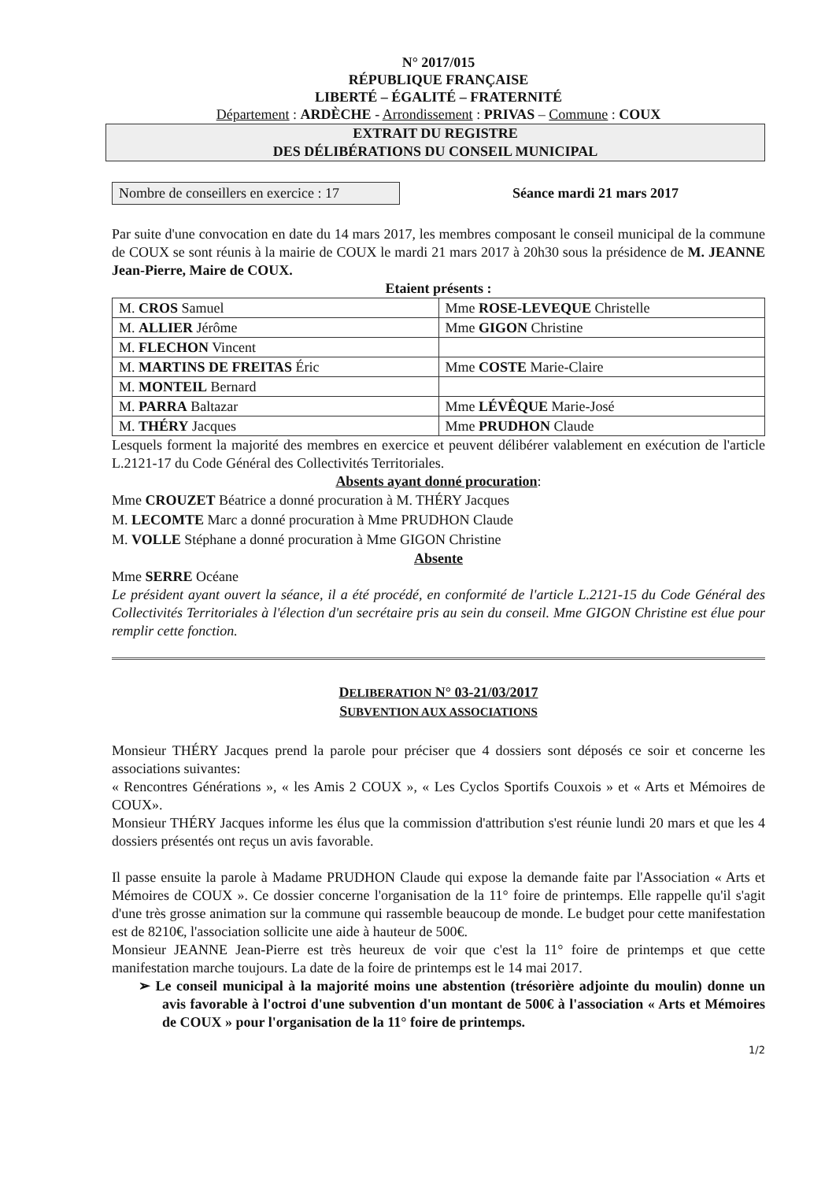N° 2017/015
RÉPUBLIQUE FRANÇAISE
LIBERTÉ – ÉGALITÉ – FRATERNITÉ
Département : ARDÈCHE - Arrondissement : PRIVAS – Commune : COUX
EXTRAIT DU REGISTRE
DES DÉLIBÉRATIONS DU CONSEIL MUNICIPAL
Nombre de conseillers en exercice : 17
Séance mardi 21 mars 2017
Par suite d'une convocation en date du 14 mars 2017, les membres composant le conseil municipal de la commune de COUX se sont réunis à la mairie de COUX le mardi 21 mars 2017 à 20h30 sous la présidence de M. JEANNE Jean-Pierre, Maire de COUX.
Etaient présents :
| M. CROS Samuel | Mme ROSE-LEVEQUE Christelle |
| M. ALLIER Jérôme | Mme GIGON Christine |
| M. FLECHON Vincent | |
| M. MARTINS DE FREITAS Éric | Mme COSTE Marie-Claire |
| M. MONTEIL Bernard | |
| M. PARRA Baltazar | Mme LÉVÊQUE Marie-José |
| M. THÉRY Jacques | Mme PRUDHON Claude |
Lesquels forment la majorité des membres en exercice et peuvent délibérer valablement en exécution de l'article L.2121-17 du Code Général des Collectivités Territoriales.
Absents ayant donné procuration:
Mme CROUZET Béatrice a donné procuration à M. THÉRY Jacques
M. LECOMTE Marc a donné procuration à Mme PRUDHON Claude
M. VOLLE Stéphane a donné procuration à Mme GIGON Christine
Absente
Mme SERRE Océane
Le président ayant ouvert la séance, il a été procédé, en conformité de l'article L.2121-15 du Code Général des Collectivités Territoriales à l'élection d'un secrétaire pris au sein du conseil. Mme GIGON Christine est élue pour remplir cette fonction.
DELIBERATION N° 03-21/03/2017
SUBVENTION AUX ASSOCIATIONS
Monsieur THÉRY Jacques prend la parole pour préciser que 4 dossiers sont déposés ce soir et concerne les associations suivantes:
« Rencontres Générations », « les Amis 2 COUX », « Les Cyclos Sportifs Couxois » et « Arts et Mémoires de COUX».
Monsieur THÉRY Jacques informe les élus que la commission d'attribution s'est réunie lundi 20 mars et que les 4 dossiers présentés ont reçus un avis favorable.
Il passe ensuite la parole à Madame PRUDHON Claude qui expose la demande faite par l'Association « Arts et Mémoires de COUX ». Ce dossier concerne l'organisation de la 11° foire de printemps. Elle rappelle qu'il s'agit d'une très grosse animation sur la commune qui rassemble beaucoup de monde. Le budget pour cette manifestation est de 8210€, l'association sollicite une aide à hauteur de 500€.
Monsieur JEANNE Jean-Pierre est très heureux de voir que c'est la 11° foire de printemps et que cette manifestation marche toujours. La date de la foire de printemps est le 14 mai 2017.
➢ Le conseil municipal à la majorité moins une abstention (trésorière adjointe du moulin) donne un avis favorable à l'octroi d'une subvention d'un montant de 500€ à l'association « Arts et Mémoires de COUX » pour l'organisation de la 11° foire de printemps.
1/2